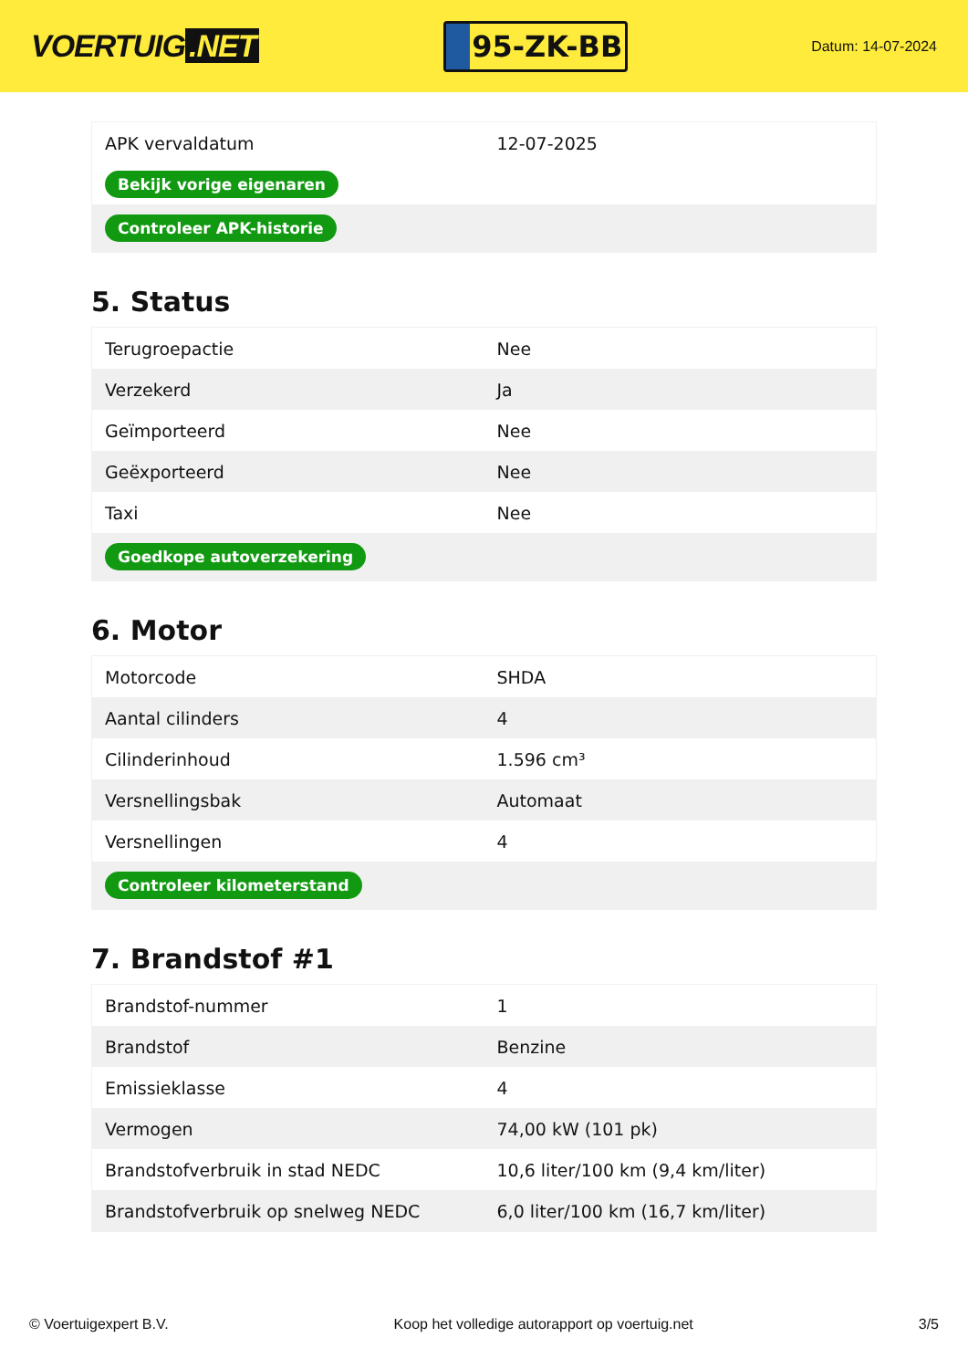VOERTUIG.NET
95-ZK-BB
Datum: 14-07-2024
| APK vervaldatum | 12-07-2025 |
| Bekijk vorige eigenaren | |
| Controleer APK-historie | |
5. Status
| Terugroepactie | Nee |
| Verzekerd | Ja |
| Geïmporteerd | Nee |
| Geëxporteerd | Nee |
| Taxi | Nee |
| Goedkope autoverzekering | |
6. Motor
| Motorcode | SHDA |
| Aantal cilinders | 4 |
| Cilinderinhoud | 1.596 cm³ |
| Versnellingsbak | Automaat |
| Versnellingen | 4 |
| Controleer kilometerstand | |
7. Brandstof #1
| Brandstof-nummer | 1 |
| Brandstof | Benzine |
| Emissieklasse | 4 |
| Vermogen | 74,00 kW (101 pk) |
| Brandstofverbruik in stad NEDC | 10,6 liter/100 km (9,4 km/liter) |
| Brandstofverbruik op snelweg NEDC | 6,0 liter/100 km (16,7 km/liter) |
© Voertuigexpert B.V. Koop het volledige autorapport op voertuig.net 3/5